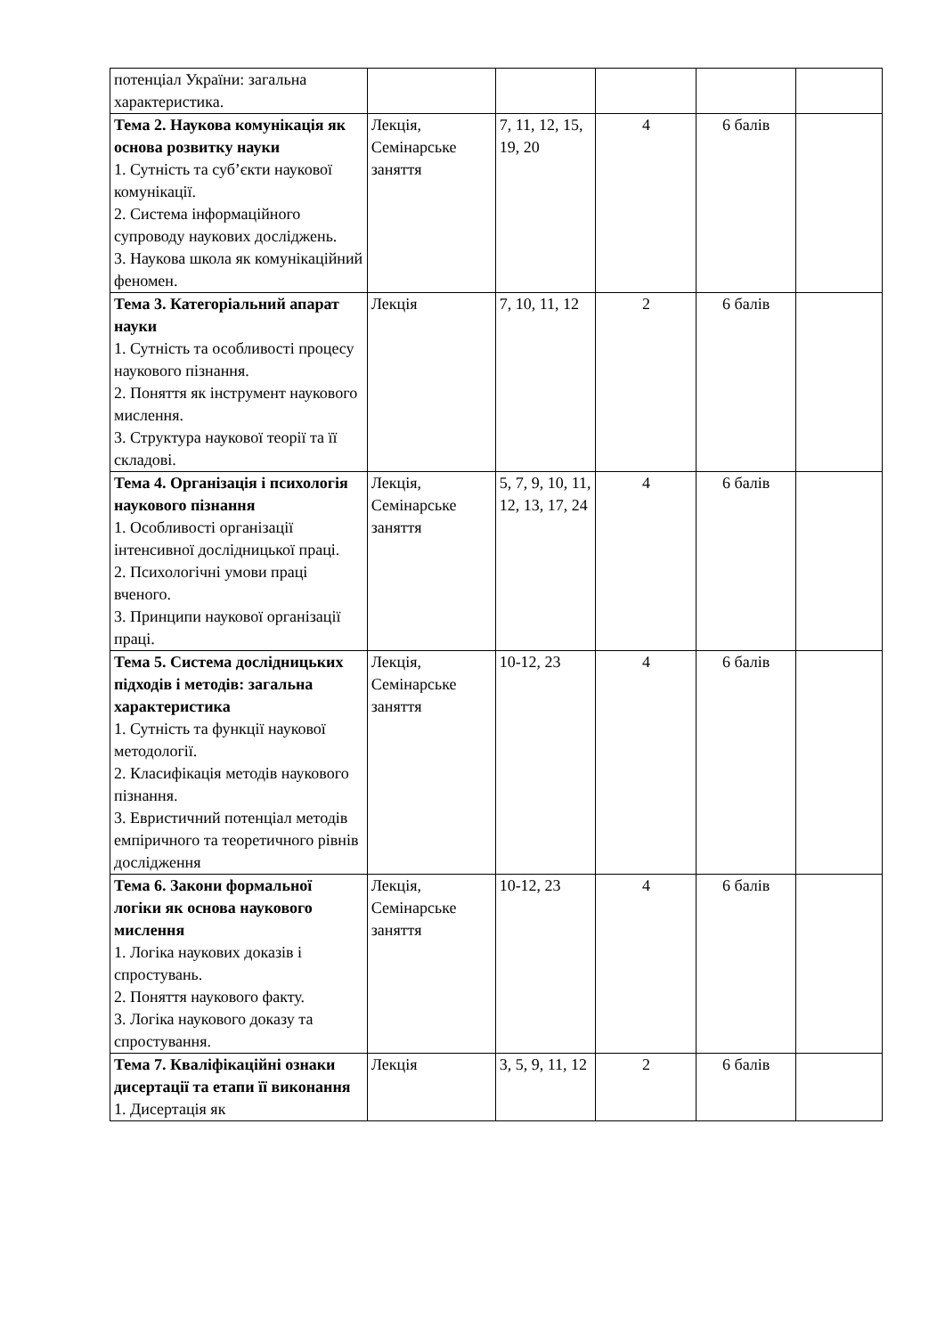| потенціал України: загальна характеристика. | | | | | |
| Тема 2. Наукова комунікація як основа розвитку науки 1. Сутність та суб’єкти наукової комунікації. 2. Система інформаційного супроводу наукових досліджень. 3. Наукова школа як комунікаційний феномен. | Лекція, Семінарське заняття | 7, 11, 12, 15, 19, 20 | 4 | 6 балів | |
| Тема 3. Категоріальний апарат науки 1. Сутність та особливості процесу наукового пізнання. 2. Поняття як інструмент наукового мислення. 3. Структура наукової теорії та її складові. | Лекція | 7, 10, 11, 12 | 2 | 6 балів | |
| Тема 4. Організація і психологія наукового пізнання 1. Особливості організації інтенсивної дослідницької праці. 2. Психологічні умови праці вченого. 3. Принципи наукової організації праці. | Лекція, Семінарське заняття | 5, 7, 9, 10, 11, 12, 13, 17, 24 | 4 | 6 балів | |
| Тема 5. Система дослідницьких підходів і методів: загальна характеристика 1. Сутність та функції наукової методології. 2. Класифікація методів наукового пізнання. 3. Евристичний потенціал методів емпіричного та теоретичного рівнів дослідження | Лекція, Семінарське заняття | 10-12, 23 | 4 | 6 балів | |
| Тема 6. Закони формальної логіки як основа наукового мислення 1. Логіка наукових доказів і спростувань. 2. Поняття наукового факту. 3. Логіка наукового доказу та спростування. | Лекція, Семінарське заняття | 10-12, 23 | 4 | 6 балів | |
| Тема 7. Кваліфікаційні ознаки дисертації та етапи її виконання 1. Дисертація як | Лекція | 3, 5, 9, 11, 12 | 2 | 6 балів | |